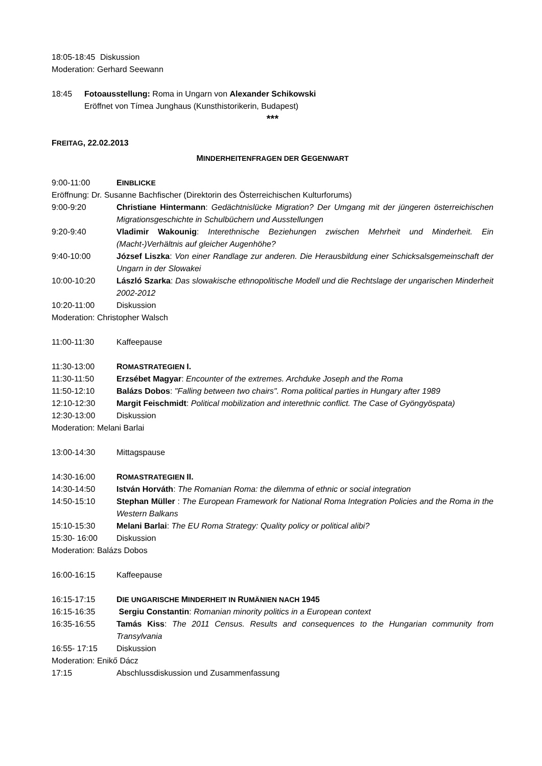18:05-18:45
Diskussion
Moderation: Gerhard Seewann
18:45 Fotoausstellung: Roma in Ungarn von Alexander Schikowski
Eröffnet von Tímea Junghaus (Kunsthistorikerin, Budapest)
***
FREITAG, 22.02.2013
MINDERHEITENFRAGEN DER GEGENWART
9:00-11:00 EINBLICKE
Eröffnung: Dr. Susanne Bachfischer (Direktorin des Österreichischen Kulturforums)
9:00-9:20 Christiane Hintermann: Gedächtnislücke Migration? Der Umgang mit der jüngeren österreichischen Migrationsgeschichte in Schulbüchern und Ausstellungen
9:20-9:40 Vladimir Wakounig: Interethnische Beziehungen zwischen Mehrheit und Minderheit. Ein (Macht-)Verhältnis auf gleicher Augenhöhe?
9:40-10:00 József Liszka: Von einer Randlage zur anderen. Die Herausbildung einer Schicksalsgemeinschaft der Ungarn in der Slowakei
10:00-10:20 László Szarka: Das slowakische ethnopolitische Modell und die Rechtslage der ungarischen Minderheit 2002-2012
10:20-11:00 Diskussion
Moderation: Christopher Walsch
11:00-11:30 Kaffeepause
11:30-13:00 ROMASTRATEGIEN I.
11:30-11:50 Erzsébet Magyar: Encounter of the extremes. Archduke Joseph and the Roma
11:50-12:10 Balázs Dobos: "Falling between two chairs". Roma political parties in Hungary after 1989
12:10-12:30 Margit Feischmidt: Political mobilization and interethnic conflict. The Case of Gyöngyöspata)
12:30-13:00 Diskussion
Moderation: Melani Barlai
13:00-14:30 Mittagspause
14:30-16:00 ROMASTRATEGIEN II.
14:30-14:50 István Horváth: The Romanian Roma: the dilemma of ethnic or social integration
14:50-15:10 Stephan Müller : The European Framework for National Roma Integration Policies and the Roma in the Western Balkans
15:10-15:30 Melani Barlai: The EU Roma Strategy: Quality policy or political alibi?
15:30- 16:00 Diskussion
Moderation: Balázs Dobos
16:00-16:15 Kaffeepause
16:15-17:15 DIE UNGARISCHE MINDERHEIT IN RUMÄNIEN NACH 1945
16:15-16:35 Sergiu Constantin: Romanian minority politics in a European context
16:35-16:55 Tamás Kiss: The 2011 Census. Results and consequences to the Hungarian community from Transylvania
16:55- 17:15 Diskussion
Moderation: Enikő Dácz
17:15 Abschlussdiskussion und Zusammenfassung